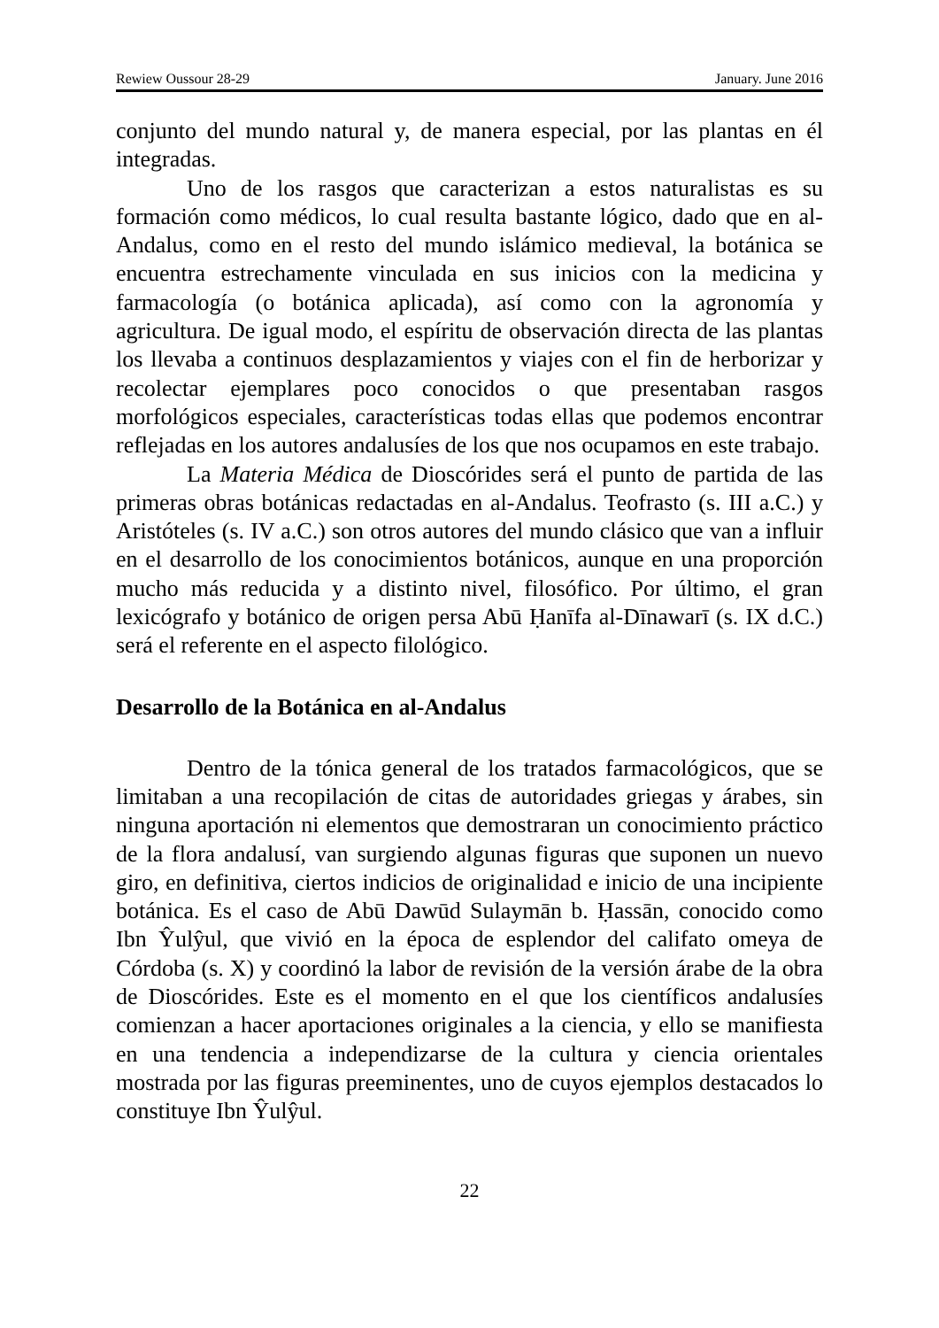Rewiew Oussour 28-29 January. June 2016
conjunto del mundo natural y, de manera especial, por las plantas en él integradas.
Uno de los rasgos que caracterizan a estos naturalistas es su formación como médicos, lo cual resulta bastante lógico, dado que en al-Andalus, como en el resto del mundo islámico medieval, la botánica se encuentra estrechamente vinculada en sus inicios con la medicina y farmacología (o botánica aplicada), así como con la agronomía y agricultura. De igual modo, el espíritu de observación directa de las plantas los llevaba a continuos desplazamientos y viajes con el fin de herborizar y recolectar ejemplares poco conocidos o que presentaban rasgos morfológicos especiales, características todas ellas que podemos encontrar reflejadas en los autores andalusíes de los que nos ocupamos en este trabajo.
La Materia Médica de Dioscórides será el punto de partida de las primeras obras botánicas redactadas en al-Andalus. Teofrasto (s. III a.C.) y Aristóteles (s. IV a.C.) son otros autores del mundo clásico que van a influir en el desarrollo de los conocimientos botánicos, aunque en una proporción mucho más reducida y a distinto nivel, filosófico. Por último, el gran lexicógrafo y botánico de origen persa Abū Ḥanīfa al-Dīnawarī (s. IX d.C.) será el referente en el aspecto filológico.
Desarrollo de la Botánica en al-Andalus
Dentro de la tónica general de los tratados farmacológicos, que se limitaban a una recopilación de citas de autoridades griegas y árabes, sin ninguna aportación ni elementos que demostraran un conocimiento práctico de la flora andalusí, van surgiendo algunas figuras que suponen un nuevo giro, en definitiva, ciertos indicios de originalidad e inicio de una incipiente botánica. Es el caso de Abū Dawūd Sulaymān b. Ḥassān, conocido como Ibn Ŷulŷul, que vivió en la época de esplendor del califato omeya de Córdoba (s. X) y coordinó la labor de revisión de la versión árabe de la obra de Dioscórides. Este es el momento en el que los científicos andalusíes comienzan a hacer aportaciones originales a la ciencia, y ello se manifiesta en una tendencia a independizarse de la cultura y ciencia orientales mostrada por las figuras preeminentes, uno de cuyos ejemplos destacados lo constituye Ibn Ŷulŷul.
22